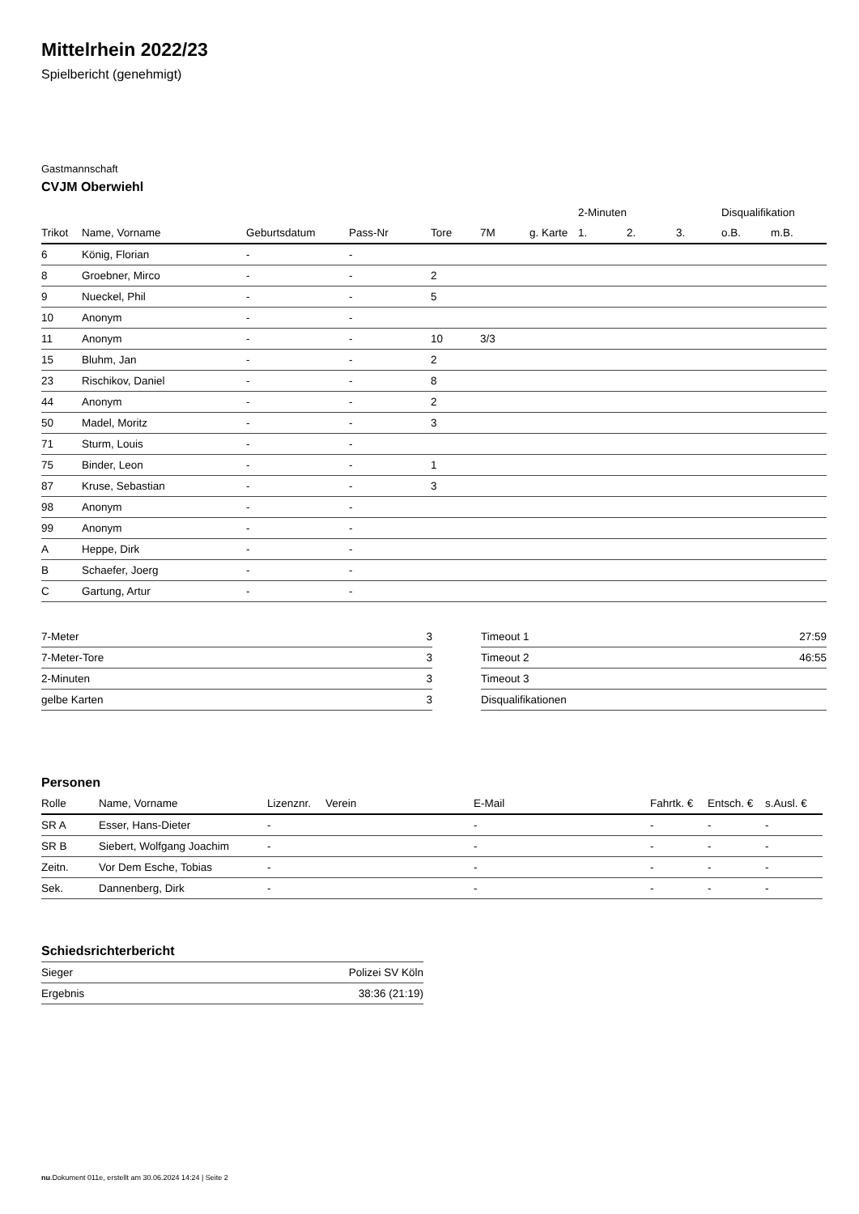Mittelrhein 2022/23
Spielbericht (genehmigt)
Gastmannschaft
CVJM Oberwiehl
| | | | | | | | 2-Minuten | | | Disqualifikation | |
| Trikot | Name, Vorname | Geburtsdatum | Pass-Nr | Tore | 7M | g. Karte | 1. | 2. | 3. | o.B. | m.B. |
| 6 | König, Florian | - | - | | | | | | | | |
| 8 | Groebner, Mirco | - | - | 2 | | | | | | | |
| 9 | Nueckel, Phil | - | - | 5 | | | | | | | |
| 10 | Anonym | - | - | | | | | | | | |
| 11 | Anonym | - | - | 10 | 3/3 | | | | | | |
| 15 | Bluhm, Jan | - | - | 2 | | | | | | | |
| 23 | Rischikov, Daniel | - | - | 8 | | | | | | | |
| 44 | Anonym | - | - | 2 | | | | | | | |
| 50 | Madel, Moritz | - | - | 3 | | | | | | | |
| 71 | Sturm, Louis | - | - | | | | | | | | |
| 75 | Binder, Leon | - | - | 1 | | | | | | | |
| 87 | Kruse, Sebastian | - | - | 3 | | | | | | | |
| 98 | Anonym | - | - | | | | | | | | |
| 99 | Anonym | - | - | | | | | | | | |
| A | Heppe, Dirk | - | - | | | | | | | | |
| B | Schaefer, Joerg | - | - | | | | | | | | |
| C | Gartung, Artur | - | - | | | | | | | | |
| 7-Meter | 3 |
| 7-Meter-Tore | 3 |
| 2-Minuten | 3 |
| gelbe Karten | 3 |
| Timeout 1 | 27:59 |
| Timeout 2 | 46:55 |
| Timeout 3 | |
| Disqualifikationen | |
Personen
| Rolle | Name, Vorname | Lizenznr. | Verein | E-Mail | Fahrtk. € | Entsch. € | s.Ausl. € |
| --- | --- | --- | --- | --- | --- | --- | --- |
| SR A | Esser, Hans-Dieter | - | | - | - | - | - |
| SR B | Siebert, Wolfgang Joachim | - | | - | - | - | - |
| Zeitn. | Vor Dem Esche, Tobias | - | | - | - | - | - |
| Sek. | Dannenberg, Dirk | - | | - | - | - | - |
Schiedsrichterbericht
| Sieger | Polizei SV Köln |
| Ergebnis | 38:36 (21:19) |
nu.Dokument 011e, erstellt am 30.06.2024 14:24 | Seite 2